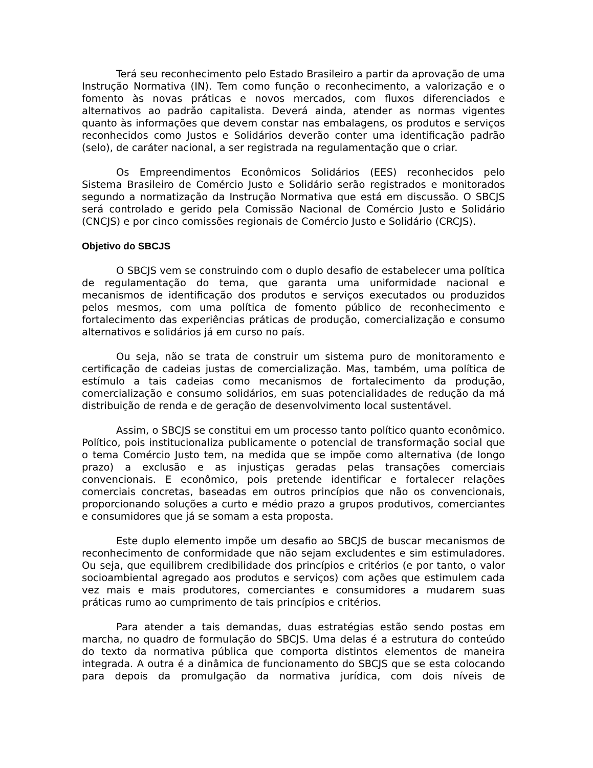Terá seu reconhecimento pelo Estado Brasileiro a partir da aprovação de uma Instrução Normativa (IN). Tem como função o reconhecimento, a valorização e o fomento às novas práticas e novos mercados, com fluxos diferenciados e alternativos ao padrão capitalista. Deverá ainda, atender as normas vigentes quanto às informações que devem constar nas embalagens, os produtos e serviços reconhecidos como Justos e Solidários deverão conter uma identificação padrão (selo), de caráter nacional, a ser registrada na regulamentação que o criar.
Os Empreendimentos Econômicos Solidários (EES) reconhecidos pelo Sistema Brasileiro de Comércio Justo e Solidário serão registrados e monitorados segundo a normatização da Instrução Normativa que está em discussão. O SBCJS será controlado e gerido pela Comissão Nacional de Comércio Justo e Solidário (CNCJS) e por cinco comissões regionais de Comércio Justo e Solidário (CRCJS).
Objetivo do SBCJS
O SBCJS vem se construindo com o duplo desafio de estabelecer uma política de regulamentação do tema, que garanta uma uniformidade nacional e mecanismos de identificação dos produtos e serviços executados ou produzidos pelos mesmos, com uma política de fomento público de reconhecimento e fortalecimento das experiências práticas de produção, comercialização e consumo alternativos e solidários já em curso no país.
Ou seja, não se trata de construir um sistema puro de monitoramento e certificação de cadeias justas de comercialização. Mas, também, uma política de estímulo a tais cadeias como mecanismos de fortalecimento da produção, comercialização e consumo solidários, em suas potencialidades de redução da má distribuição de renda e de geração de desenvolvimento local sustentável.
Assim, o SBCJS se constitui em um processo tanto político quanto econômico. Político, pois institucionaliza publicamente o potencial de transformação social que o tema Comércio Justo tem, na medida que se impõe como alternativa (de longo prazo) a exclusão e as injustiças geradas pelas transações comerciais convencionais. E econômico, pois pretende identificar e fortalecer relações comerciais concretas, baseadas em outros princípios que não os convencionais, proporcionando soluções a curto e médio prazo a grupos produtivos, comerciantes e consumidores que já se somam a esta proposta.
Este duplo elemento impõe um desafio ao SBCJS de buscar mecanismos de reconhecimento de conformidade que não sejam excludentes e sim estimuladores. Ou seja, que equilibrem credibilidade dos princípios e critérios (e por tanto, o valor socioambiental agregado aos produtos e serviços) com ações que estimulem cada vez mais e mais produtores, comerciantes e consumidores a mudarem suas práticas rumo ao cumprimento de tais princípios e critérios.
Para atender a tais demandas, duas estratégias estão sendo postas em marcha, no quadro de formulação do SBCJS. Uma delas é a estrutura do conteúdo do texto da normativa pública que comporta distintos elementos de maneira integrada. A outra é a dinâmica de funcionamento do SBCJS que se esta colocando para depois da promulgação da normativa jurídica, com dois níveis de